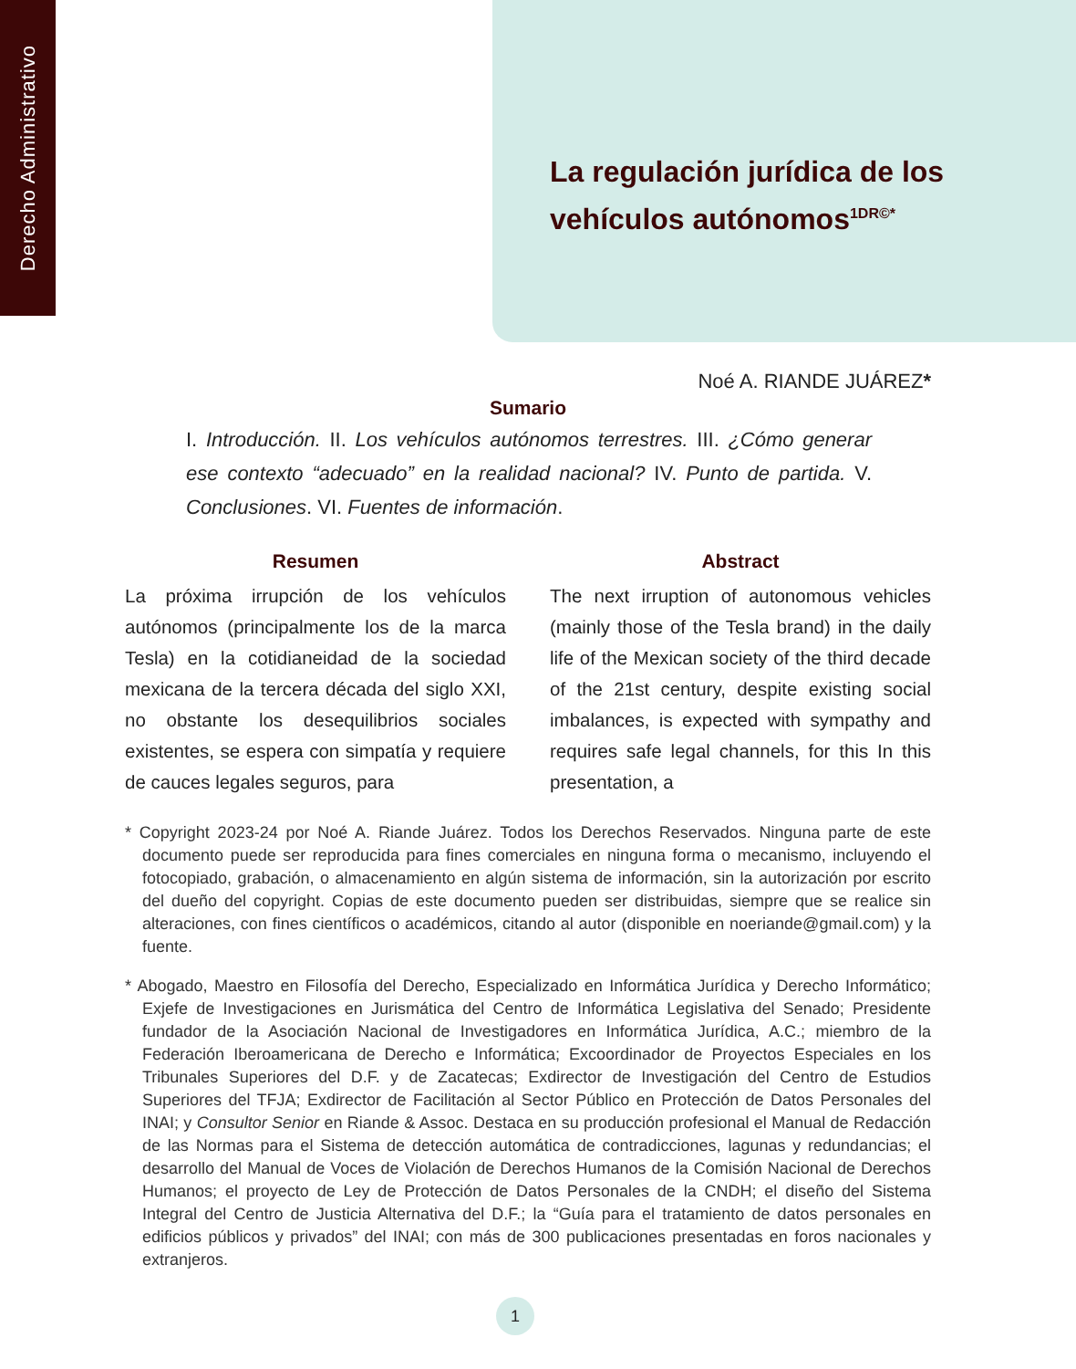Derecho Administrativo
La regulación jurídica de los vehículos autónomos<sup>1DR©*</sup>
Noé A. RIANDE JUÁREZ*
Sumario
I. Introducción. II. Los vehículos autónomos terrestres. III. ¿Cómo generar ese contexto “adecuado” en la realidad nacional? IV. Punto de partida. V. Conclusiones. VI. Fuentes de información.
Resumen
La próxima irrupción de los vehículos autónomos (principalmente los de la marca Tesla) en la cotidianeidad de la sociedad mexicana de la tercera década del siglo XXI, no obstante los desequilibrios sociales existentes, se espera con simpatía y requiere de cauces legales seguros, para
Abstract
The next irruption of autonomous vehicles (mainly those of the Tesla brand) in the daily life of the Mexican society of the third decade of the 21st century, despite existing social imbalances, is expected with sympathy and requires safe legal channels, for this In this presentation, a
* Copyright 2023-24 por Noé A. Riande Juárez. Todos los Derechos Reservados. Ninguna parte de este documento puede ser reproducida para fines comerciales en ninguna forma o mecanismo, incluyendo el fotocopiado, grabación, o almacenamiento en algún sistema de información, sin la autorización por escrito del dueño del copyright. Copias de este documento pueden ser distribuidas, siempre que se realice sin alteraciones, con fines científicos o académicos, citando al autor (disponible en noeriande@gmail.com) y la fuente.
* Abogado, Maestro en Filosofía del Derecho, Especializado en Informática Jurídica y Derecho Informático; Exjefe de Investigaciones en Jurismática del Centro de Informática Legislativa del Senado; Presidente fundador de la Asociación Nacional de Investigadores en Informática Jurídica, A.C.; miembro de la Federación Iberoamericana de Derecho e Informática; Excoordinador de Proyectos Especiales en los Tribunales Superiores del D.F. y de Zacatecas; Exdirector de Investigación del Centro de Estudios Superiores del TFJA; Exdirector de Facilitación al Sector Público en Protección de Datos Personales del INAI; y Consultor Senior en Riande & Assoc. Destaca en su producción profesional el Manual de Redacción de las Normas para el Sistema de detección automática de contradicciones, lagunas y redundancias; el desarrollo del Manual de Voces de Violación de Derechos Humanos de la Comisión Nacional de Derechos Humanos; el proyecto de Ley de Protección de Datos Personales de la CNDH; el diseño del Sistema Integral del Centro de Justicia Alternativa del D.F.; la “Guía para el tratamiento de datos personales en edificios públicos y privados” del INAI; con más de 300 publicaciones presentadas en foros nacionales y extranjeros.
1